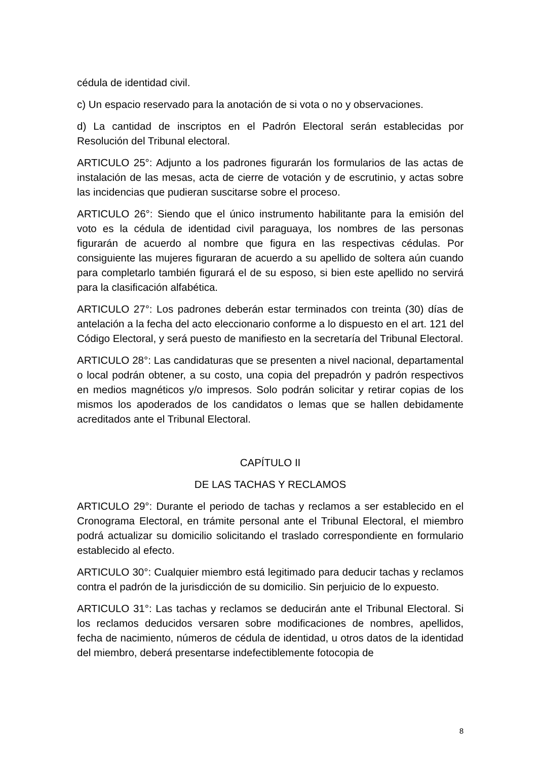cédula de identidad civil.
c) Un espacio reservado para la anotación de si vota o no y observaciones.
d) La cantidad de inscriptos en el Padrón Electoral serán establecidas por Resolución del Tribunal electoral.
ARTICULO 25°: Adjunto a los padrones figurarán los formularios de las actas de instalación de las mesas, acta de cierre de votación y de escrutinio, y actas sobre las incidencias que pudieran suscitarse sobre el proceso.
ARTICULO 26°: Siendo que el único instrumento habilitante para la emisión del voto es la cédula de identidad civil paraguaya, los nombres de las personas figurarán de acuerdo al nombre que figura en las respectivas cédulas. Por consiguiente las mujeres figuraran de acuerdo a su apellido de soltera aún cuando para completarlo también figurará el de su esposo, si bien este apellido no servirá para la clasificación alfabética.
ARTICULO 27°: Los padrones deberán estar terminados con treinta (30) días de antelación a la fecha del acto eleccionario conforme a lo dispuesto en el art. 121 del Código Electoral, y será puesto de manifiesto en la secretaría del Tribunal Electoral.
ARTICULO 28°: Las candidaturas que se presenten a nivel nacional, departamental o local podrán obtener, a su costo, una copia del prepadrón y padrón respectivos en medios magnéticos y/o impresos. Solo podrán solicitar y retirar copias de los mismos los apoderados de los candidatos o lemas que se hallen debidamente acreditados ante el Tribunal Electoral.
CAPÍTULO II
DE LAS TACHAS Y RECLAMOS
ARTICULO 29°: Durante el periodo de tachas y reclamos a ser establecido en el Cronograma Electoral, en trámite personal ante el Tribunal Electoral, el miembro podrá actualizar su domicilio solicitando el traslado correspondiente en formulario establecido al efecto.
ARTICULO 30°: Cualquier miembro está legitimado para deducir tachas y reclamos contra el padrón de la jurisdicción de su domicilio. Sin perjuicio de lo expuesto.
ARTICULO 31°: Las tachas y reclamos se deducirán ante el Tribunal Electoral. Si los reclamos deducidos versaren sobre modificaciones de nombres, apellidos, fecha de nacimiento, números de cédula de identidad, u otros datos de la identidad del miembro, deberá presentarse indefectiblemente fotocopia de
8